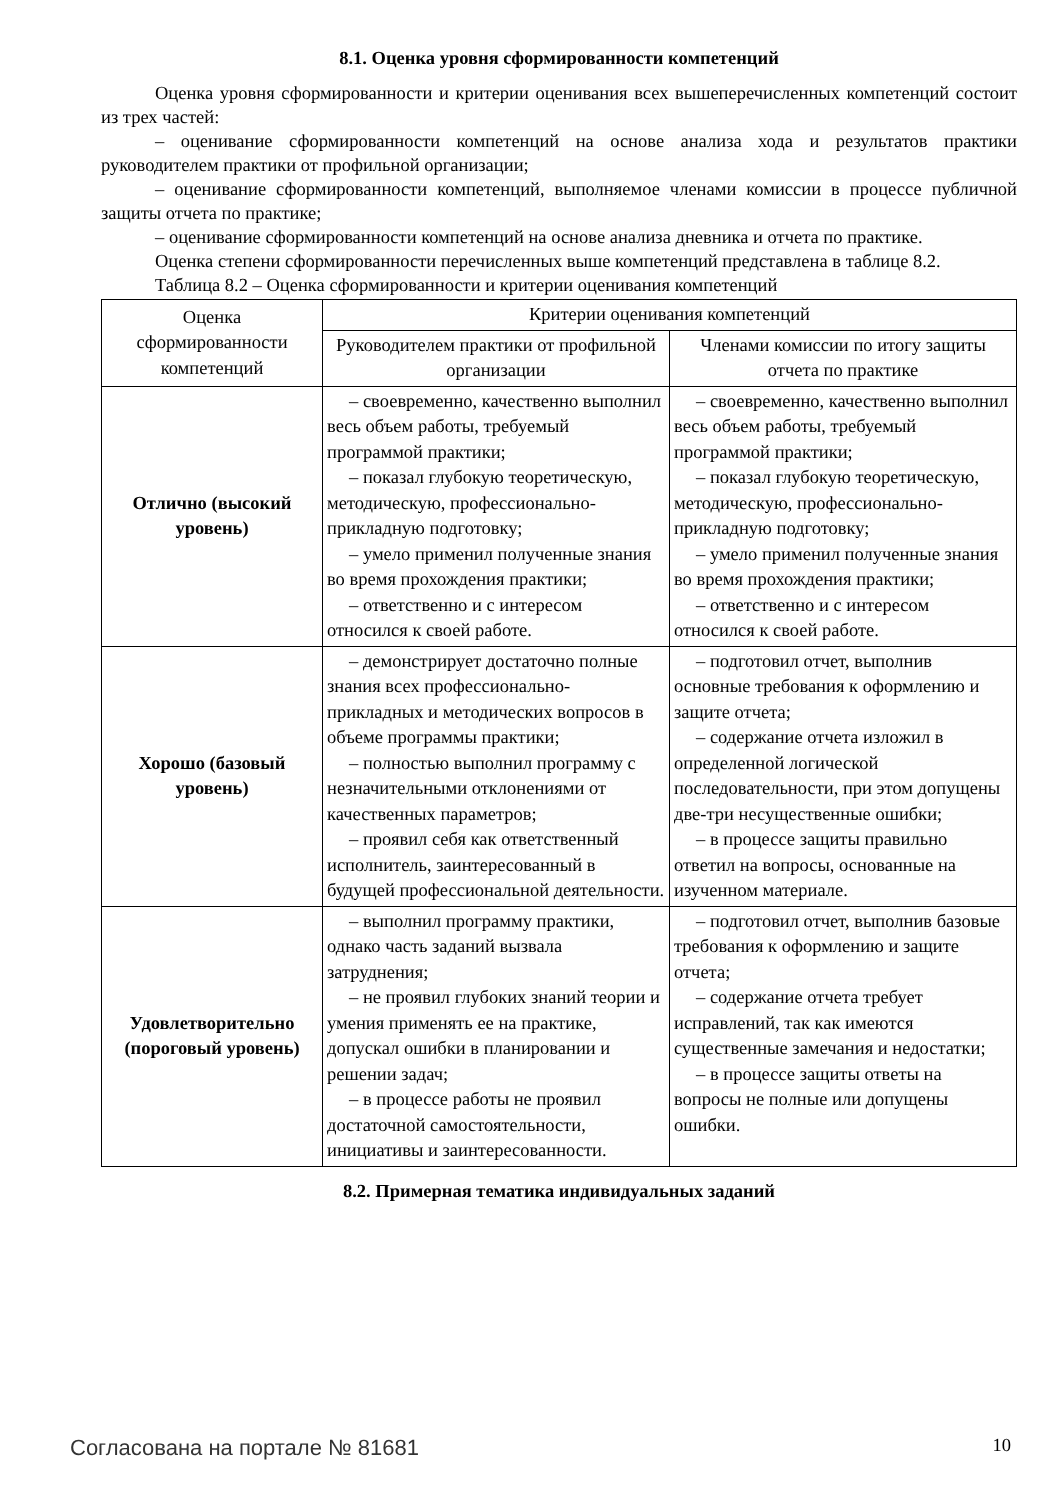8.1. Оценка уровня сформированности компетенций
Оценка уровня сформированности и критерии оценивания всех вышеперечисленных компетенций состоит из трех частей:
– оценивание сформированности компетенций на основе анализа хода и результатов практики руководителем практики от профильной организации;
– оценивание сформированности компетенций, выполняемое членами комиссии в процессе публичной защиты отчета по практике;
– оценивание сформированности компетенций на основе анализа дневника и отчета по практике.
Оценка степени сформированности перечисленных выше компетенций представлена в таблице 8.2.
Таблица 8.2 – Оценка сформированности и критерии оценивания компетенций
| Оценка сформированности компетенций | Критерии оценивания компетенций | |
| --- | --- | --- |
| | Руководителем практики от профильной организации | Членами комиссии по итогу защиты отчета по практике |
| Отлично (высокий уровень) | – своевременно, качественно выполнил весь объем работы, требуемый программой практики; – показал глубокую теоретическую, методическую, профессионально-прикладную подготовку; – умело применил полученные знания во время прохождения практики; – ответственно и с интересом относился к своей работе. | – своевременно, качественно выполнил весь объем работы, требуемый программой практики; – показал глубокую теоретическую, методическую, профессионально-прикладную подготовку; – умело применил полученные знания во время прохождения практики; – ответственно и с интересом относился к своей работе. |
| Хорошо (базовый уровень) | – демонстрирует достаточно полные знания всех профессионально-прикладных и методических вопросов в объеме программы практики; – полностью выполнил программу с незначительными отклонениями от качественных параметров; – проявил себя как ответственный исполнитель, заинтересованный в будущей профессиональной деятельности. | – подготовил отчет, выполнив основные требования к оформлению и защите отчета; – содержание отчета изложил в определенной логической последовательности, при этом допущены две-три несущественные ошибки; – в процессе защиты правильно ответил на вопросы, основанные на изученном материале. |
| Удовлетворительно (пороговый уровень) | – выполнил программу практики, однако часть заданий вызвала затруднения; – не проявил глубоких знаний теории и умения применять ее на практике, допускал ошибки в планировании и решении задач; – в процессе работы не проявил достаточной самостоятельности, инициативы и заинтересованности. | – подготовил отчет, выполнив базовые требования к оформлению и защите отчета; – содержание отчета требует исправлений, так как имеются существенные замечания и недостатки; – в процессе защиты ответы на вопросы не полные или допущены ошибки. |
8.2. Примерная тематика индивидуальных заданий
Согласована на портале № 81681 10